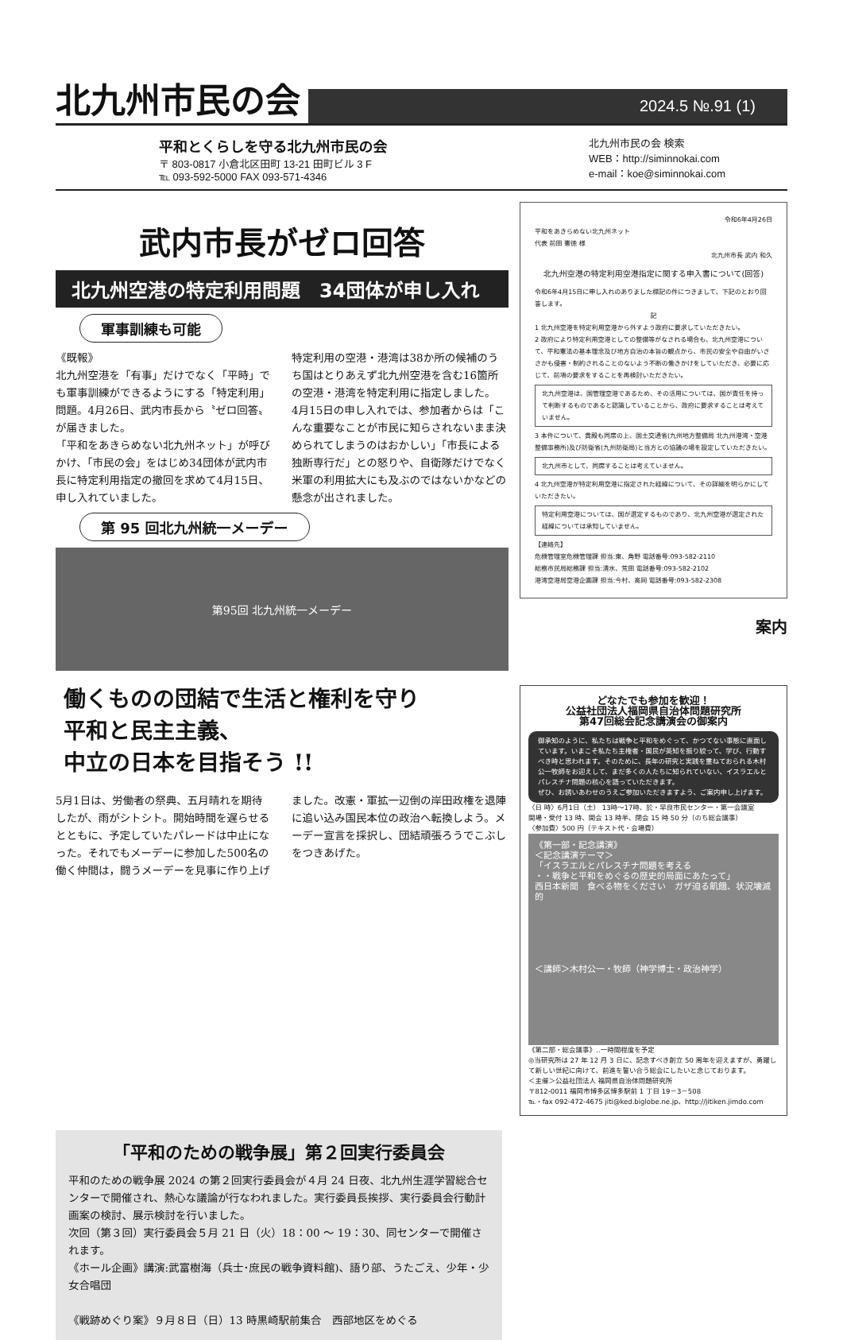北九州市民の会
2024.5 №.91 (1)
平和とくらしを守る北九州市民の会
〒 803-0817 小倉北区田町 13-21 田町ビル 3 F
℡ 093-592-5000 FAX 093-571-4346
北九州市民の会 検索
WEB：http://siminnokai.com
e-mail：koe@siminnokai.com
武内市長がゼロ回答
北九州空港の特定利用問題　34団体が申し入れ
軍事訓練も可能
《既報》
北九州空港を「有事」だけでなく「平時」でも軍事訓練ができるようにする「特定利用」問題。4月26日、武内市長から〝ゼロ回答〟が届きました。
「平和をあきらめない北九州ネット」が呼びかけ、「市民の会」をはじめ34団体が武内市長に特定利用指定の撤回を求めて4月15日、申し入れていました。
特定利用の空港・港湾は38か所の候補のうち国はとりあえず北九州空港を含む16箇所の空港・港湾を特定利用に指定しました。
4月15日の申し入れでは、参加者からは「こんな重要なことが市民に知らされないまま決められてしまうのはおかしい」「市長による独断専行だ」との怒りや、自衛隊だけでなく米軍の利用拡大にも及ぶのではないかなどの懸念が出されました。
第 95 回北九州統一メーデー
第95回 北九州統一メーデー
働くものの団結で生活と権利を守り
平和と民主主義、
中立の日本を目指そう !!
5月1日は、労働者の祭典、五月晴れを期待したが、雨がシトシト。開始時間を遅らせるとともに、予定していたパレードは中止になった。それでもメーデーに参加した500名の働く仲間は，闘うメーデーを見事に作り上げました。改憲・軍拡一辺倒の岸田政権を退陣に追い込み国民本位の政治へ転換しよう。メーデー宣言を採択し、団結頑張ろうでこぶしをつきあげた。
令和6年4月26日
平和をあきらめない北九州ネット
代表 前田 憲徳 様
北九州市長 武内 和久
北九州空港の特定利用空港指定に関する申入書について(回答)
令和6年4月15日に申し入れのありました標記の件につきまして、下記のとおり回答します。
記
1 北九州空港を特定利用空港から外すよう政府に要求していただきたい。
2 政府により特定利用空港としての整備等がなされる場合も、北九州空港について、平和憲法の基本理念及び地方自治の本旨の観点から、市民の安全や自由がいささかも侵害・制約されることのないよう不断の働きかけをしていただき、必要に応じて、前項の要求をすることを再検討いただきたい。
北九州空港は、国管理空港であるため、その活用については、国が責任を持って判断するものであると認識していることから、政府に要求することは考えていません。
3 本件について、貴殿も同席の上、国土交通省(九州地方整備局 北九州港湾・空港整備事務所)及び防衛省(九州防衛局)と当方との協議の場を設定していただきたい。
北九州市として、同席することは考えていません。
4 北九州空港が特定利用空港に指定された経緯について、その詳細を明らかにしていただきたい。
特定利用空港については、国が選定するものであり、北九州空港が選定された経緯については承知していません。
【連絡先】
危機管理室危機管理課 担当:東、角野 電話番号:093-582-2110
総務市民局総務課 担当:清水、荒田 電話番号:093-582-2102
港湾空港局空港企画課 担当:今村、高岡 電話番号:093-582-2308
案内
どなたでも参加を歓迎！
公益社団法人福岡県自治体問題研究所
第47回総会記念講演会の御案内
御承知のように、私たちは戦争と平和をめぐって、かつてない事態に直面しています。いまこそ私たち主権者・国民が英知を振り絞って、学び、行動すべき時と思われます。そのために、長年の研究と実践を重ねておられる木村公一牧師をお迎えして、まだ多くの人たちに知られていない、イスラエルとパレスチナ問題の核心を語っていただきます。
ぜひ、お誘いあわせのうえご参加いただきますよう、ご案内申し上げます。
〈日 時〉6月1日（土） 13時～17時、於・早良市民センター・第一会議室
開場・受付 13 時、開会 13 時半、閉会 15 時 50 分（のち総会議事）
〈参加費〉500 円（テキスト代・会場費）
《第一部・記念講演》
＜記念講演テーマ＞
「イスラエルとパレスチナ問題を考える
・・戦争と平和をめぐるの歴史的局面にあたって」
西日本新聞　食べる物をください　ガザ迫る飢餓、状況壊滅的
＜講師＞木村公一・牧師（神学博士・政治神学）
《第二部・総会議事》‥一時間程度を予定
◎当研究所は 27 年 12 月 3 日に、記念すべき創立 50 周年を迎えますが、勇躍して新しい世紀に向けて、前進を誓い合う総会にしたいと念じております。
＜主催＞公益社団法人 福岡県自治体問題研究所
〒812-0011 福岡市博多区博多駅前 1 丁目 19－3－508
℡・fax 092-472-4675 jiti@ked.biglobe.ne.jp、http://jitiken.jimdo.com
「平和のための戦争展」第２回実行委員会
平和のための戦争展 2024 の第２回実行委員会が４月 24 日夜、北九州生涯学習総合センターで開催され、熱心な議論が行なわれました。実行委員長挨拶、実行委員会行動計画案の検討、展示検討を行いました。
次回（第３回）実行委員会５月 21 日（火）18：00 ～ 19：30、同センターで開催されます。
《ホール企画》講演:武富樹海（兵士･庶民の戦争資料館)、語り部、うたごえ、少年・少女合唱団
《戦跡めぐり案》９月８日（日）13 時黒崎駅前集合　西部地区をめぐる